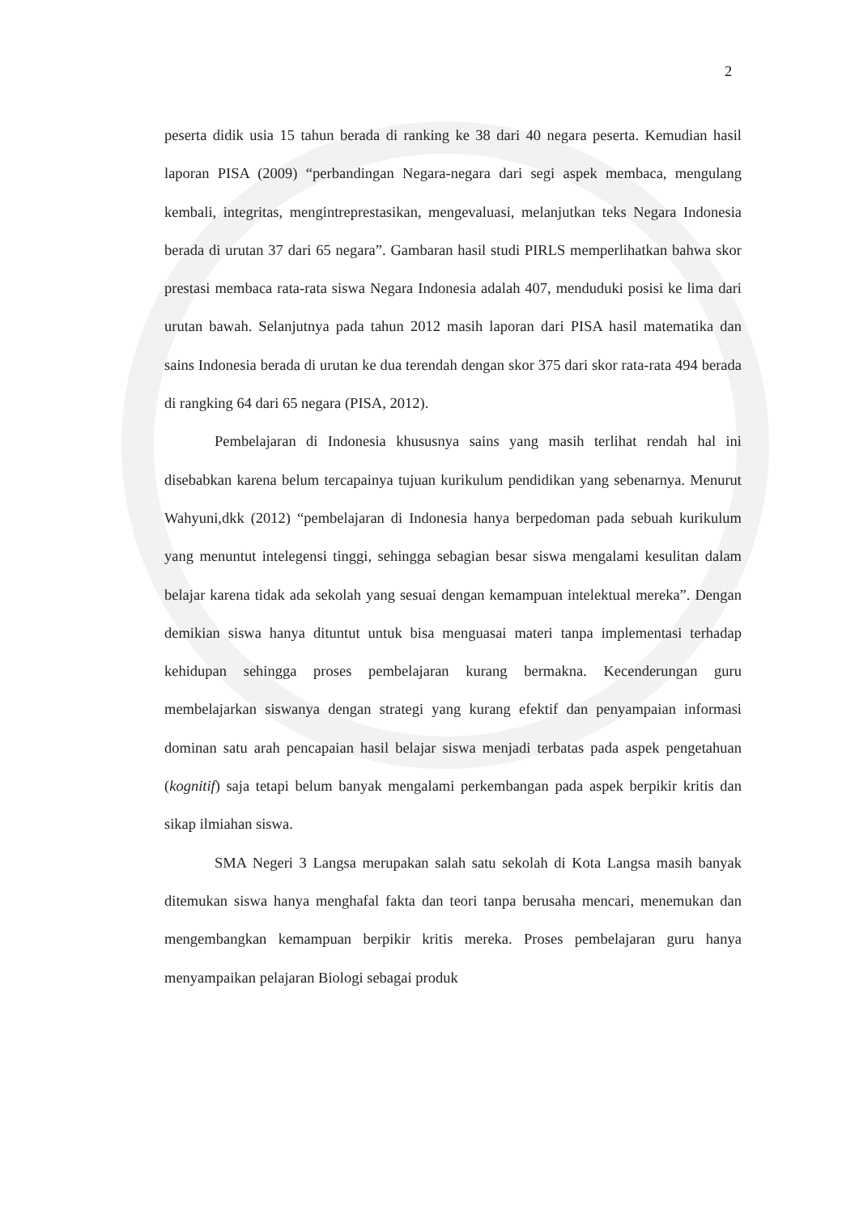2
peserta didik usia 15 tahun berada di ranking ke 38 dari 40 negara peserta. Kemudian hasil laporan PISA (2009) “perbandingan Negara-negara dari segi aspek membaca, mengulang kembali, integritas, mengintreprestasikan, mengevaluasi, melanjutkan teks Negara Indonesia berada di urutan 37 dari 65 negara”. Gambaran hasil studi PIRLS memperlihatkan bahwa skor prestasi membaca rata-rata siswa Negara Indonesia adalah 407, menduduki posisi ke lima dari urutan bawah. Selanjutnya pada tahun 2012 masih laporan dari PISA hasil matematika dan sains Indonesia berada di urutan ke dua terendah dengan skor 375 dari skor rata-rata 494 berada di rangking 64 dari 65 negara (PISA, 2012).
Pembelajaran di Indonesia khususnya sains yang masih terlihat rendah hal ini disebabkan karena belum tercapainya tujuan kurikulum pendidikan yang sebenarnya. Menurut Wahyuni,dkk (2012) “pembelajaran di Indonesia hanya berpedoman pada sebuah kurikulum yang menuntut intelegensi tinggi, sehingga sebagian besar siswa mengalami kesulitan dalam belajar karena tidak ada sekolah yang sesuai dengan kemampuan intelektual mereka”. Dengan demikian siswa hanya dituntut untuk bisa menguasai materi tanpa implementasi terhadap kehidupan sehingga proses pembelajaran kurang bermakna. Kecenderungan guru membelajarkan siswanya dengan strategi yang kurang efektif dan penyampaian informasi dominan satu arah pencapaian hasil belajar siswa menjadi terbatas pada aspek pengetahuan (kognitif) saja tetapi belum banyak mengalami perkembangan pada aspek berpikir kritis dan sikap ilmiahan siswa.
SMA Negeri 3 Langsa merupakan salah satu sekolah di Kota Langsa masih banyak ditemukan siswa hanya menghafal fakta dan teori tanpa berusaha mencari, menemukan dan mengembangkan kemampuan berpikir kritis mereka. Proses pembelajaran guru hanya menyampaikan pelajaran Biologi sebagai produk